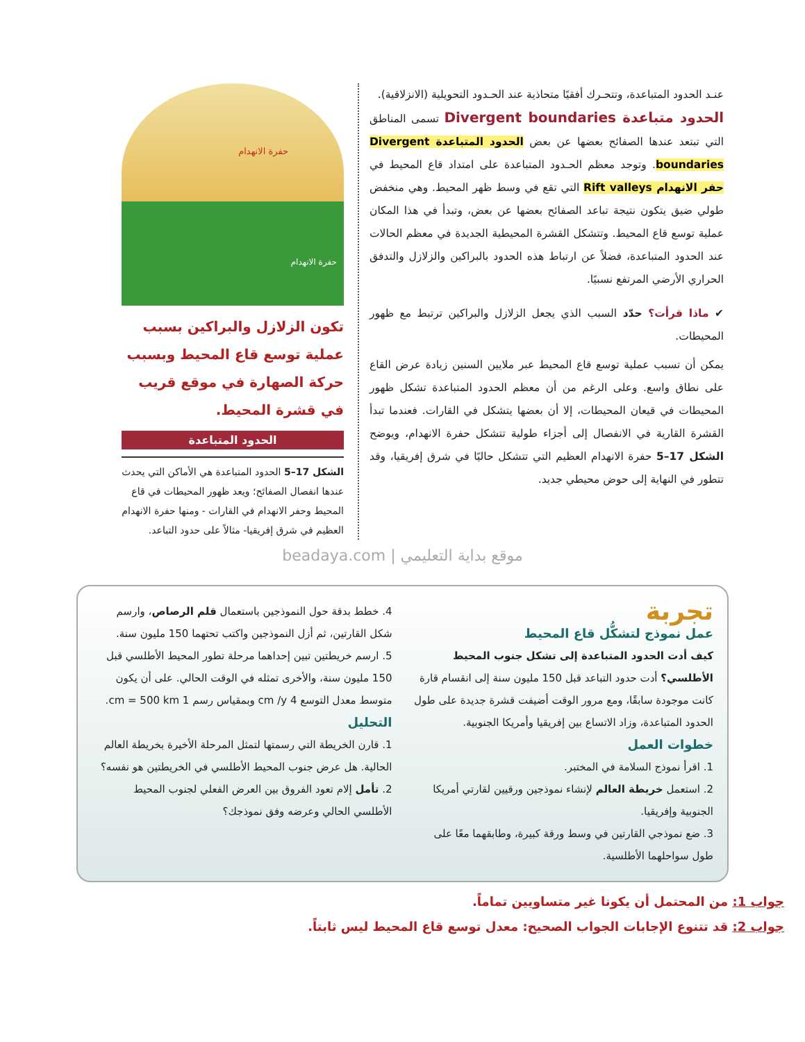عنـد الحدود المتباعدة، وتتحـرك أفقيًا متحاذية عند الحـدود التحويلية (الانزلاقية).
الحدود متباعدة Divergent boundaries
تسمى المناطق التي تبتعد عندها الصفائح بعضها عن بعض الحدود المتباعدة Divergent boundaries. وتوجد معظم الحـدود المتباعدة على امتداد قاع المحيط في حفر الانهدام Rift valleys التي تقع في وسط ظهر المحيط. وهي منخفض طولي ضيق يتكون نتيجة تباعد الصفائح بعضها عن بعض، وتبدأ في هذا المكان عملية توسع قاع المحيط. وتتشكل القشرة المحيطية الجديدة في معظم الحالات عند الحدود المتباعدة، فضلاً عن ارتباط هذه الحدود بالبراكين والزلازل والتدفق الحراري الأرضي المرتفع نسبيًا.
✔ ماذا قرأت؟ حدّد السبب الذي يجعل الزلازل والبراكين ترتبط مع ظهور المحيطات.
يمكن أن تسبب عملية توسع قاع المحيط عبر ملايين السنين زيادة عرض القاع على نطاق واسع. وعلى الرغم من أن معظم الحدود المتباعدة تشكل ظهور المحيطات في قيعان المحيطات، إلا أن بعضها يتشكل في القارات. فعندما تبدأ القشرة القارية في الانفصال إلى أجزاء طولية تتشكل حفرة الانهدام، ويوضح الشكل 17–5 حفرة الانهدام العظيم التي تتشكل حاليًا في شرق إفريقيا، وقد تتطور في النهاية إلى حوض محيطي جديد.
حفرة الانهدام
حفرة الانهدام
تكون الزلازل والبراكين بسبب عملية توسع قاع المحيط وبسبب حركة الصهارة في موقع قريب في قشرة المحيط.
الحدود المتباعدة
الشكل 17–5 الحدود المتباعدة هي الأماكن التي يحدث عندها انفصال الصفائح؛ ويعد ظهور المحيطات في قاع المحيط وحفر الانهدام في القارات - ومنها حفرة الانهدام العظيم في شرق إفريقيا- مثالاً على حدود التباعد.
موقع بداية التعليمي | beadaya.com
تجربة
عمل نموذج لتشكُّل قاع المحيط
كيف أدت الحدود المتباعدة إلى تشكل جنوب المحيط الأطلسي؟ أدت حدود التباعد قبل 150 مليون سنة إلى انقسام قارة كانت موجودة سابقًا، ومع مرور الوقت أضيفت قشرة جديدة على طول الحدود المتباعدة، وزاد الاتساع بين إفريقيا وأمريكا الجنوبية.
خطوات العمل
1. اقرأ نموذج السلامة في المختبر.
2. استعمل خريطة العالم لإنشاء نموذجين ورقيين لقارتي أمريكا الجنوبية وإفريقيا.
3. ضع نموذجي القارتين في وسط ورقة كبيرة، وطابقهما معًا على طول سواحلهما الأطلسية.
4. خطط بدقة حول النموذجين باستعمال قلم الرصاص، وارسم شكل القارتين، ثم أزل النموذجين واكتب تحتهما 150 مليون سنة.
5. ارسم خريطتين تبين إحداهما مرحلة تطور المحيط الأطلسي قبل 150 مليون سنة، والأخرى تمثله في الوقت الحالي. على أن يكون متوسط معدل التوسع 4 cm /y وبمقياس رسم 1 cm = 500 km.
التحليل
1. قارن الخريطة التي رسمتها لتمثل المرحلة الأخيرة بخريطة العالم الحالية. هل عرض جنوب المحيط الأطلسي في الخريطتين هو نفسه؟
2. تأمل إلام تعود الفروق بين العرض الفعلي لجنوب المحيط الأطلسي الحالي وعرضه وفق نموذجك؟
جواب 1: من المحتمل أن يكونا غير متساويين تماماً.
جواب 2: قد تتنوع الإجابات الجواب الصحيح: معدل توسع قاع المحيط ليس ثابتاً.